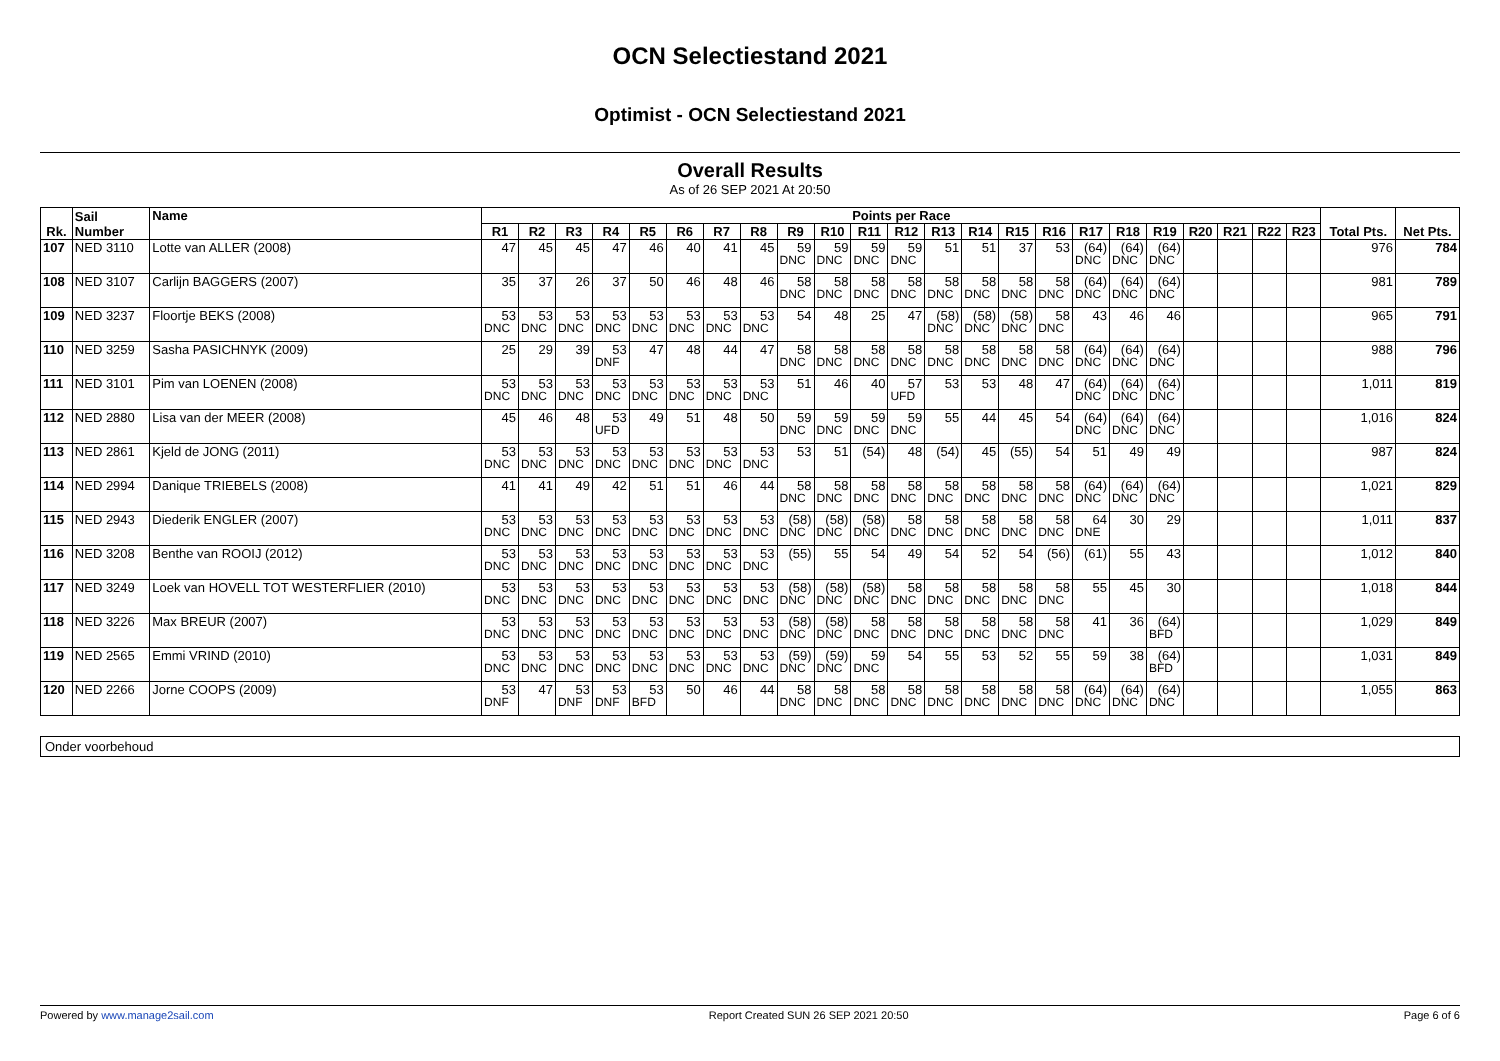OCN Selectiestand 2021
Optimist - OCN Selectiestand 2021
Overall Results
As of 26 SEP 2021 At 20:50
| Rk. | Sail Number | Name | Points per Race | | | | | | | | | | | | | | | | | | | | | | | Total Pts. | Net Pts. |
| --- | --- | --- | --- | --- | --- | --- | --- | --- | --- | --- | --- | --- | --- | --- | --- | --- | --- | --- | --- | --- | --- | --- | --- | --- | --- | --- | --- |
| | | | R1 | R2 | R3 | R4 | R5 | R6 | R7 | R8 | R9 | R10 | R11 | R12 | R13 | R14 | R15 | R16 | R17 | R18 | R19 | R20 | R21 | R22 | R23 | | |
| 107 | NED 3110 | Lotte van ALLER (2008) | 47 | 45 | 45 | 47 | 46 | 40 | 41 | 45 | 59 DNC | 59 DNC | 59 DNC | 59 DNC | 51 | 51 | 37 | 53 | (64) DNC | (64) DNC | (64) DNC | | | | | 976 | 784 |
| 108 | NED 3107 | Carlijn BAGGERS (2007) | 35 | 37 | 26 | 37 | 50 | 46 | 48 | 46 | 58 DNC | 58 DNC | 58 DNC | 58 DNC | 58 DNC | 58 DNC | 58 DNC | 58 DNC | (64) DNC | (64) DNC | (64) DNC | | | | | 981 | 789 |
| 109 | NED 3237 | Floortje BEKS (2008) | 53 DNC | 53 DNC | 53 DNC | 53 DNC | 53 DNC | 53 DNC | 53 DNC | 53 DNC | 54 | 48 | 25 | 47 | (58) DNC | (58) DNC | (58) DNC | 58 DNC | 43 | 46 | 46 | | | | | 965 | 791 |
| 110 | NED 3259 | Sasha PASICHNYK (2009) | 25 | 29 | 39 | 53 DNF | 47 | 48 | 44 | 47 | 58 DNC | 58 DNC | 58 DNC | 58 DNC | 58 DNC | 58 DNC | 58 DNC | 58 DNC | (64) DNC | (64) DNC | (64) DNC | | | | | 988 | 796 |
| 111 | NED 3101 | Pim van LOENEN (2008) | 53 DNC | 53 DNC | 53 DNC | 53 DNC | 53 DNC | 53 DNC | 53 DNC | 53 DNC | 51 | 46 | 40 | 57 UFD | 53 | 53 | 48 | 47 | (64) DNC | (64) DNC | (64) DNC | | | | | 1,011 | 819 |
| 112 | NED 2880 | Lisa van der MEER (2008) | 45 | 46 | 48 | 53 UFD | 49 | 51 | 48 | 50 | 59 DNC | 59 DNC | 59 DNC | 59 DNC | 55 | 44 | 45 | 54 | (64) DNC | (64) DNC | (64) DNC | | | | | 1,016 | 824 |
| 113 | NED 2861 | Kjeld de JONG (2011) | 53 DNC | 53 DNC | 53 DNC | 53 DNC | 53 DNC | 53 DNC | 53 DNC | 53 DNC | 53 | 51 | (54) | 48 | (54) | 45 | (55) | 54 | 51 | 49 | 49 | | | | | 987 | 824 |
| 114 | NED 2994 | Danique TRIEBELS (2008) | 41 | 41 | 49 | 42 | 51 | 51 | 46 | 44 | 58 DNC | 58 DNC | 58 DNC | 58 DNC | 58 DNC | 58 DNC | 58 DNC | 58 DNC | (64) DNC | (64) DNC | (64) DNC | | | | | 1,021 | 829 |
| 115 | NED 2943 | Diederik ENGLER (2007) | 53 DNC | 53 DNC | 53 DNC | 53 DNC | 53 DNC | 53 DNC | 53 DNC | 53 DNC | (58) DNC | (58) DNC | (58) DNC | 58 DNC | 58 DNC | 58 DNC | 58 DNC | 58 DNC | 64 DNE | 30 | 29 | | | | | 1,011 | 837 |
| 116 | NED 3208 | Benthe van ROOIJ (2012) | 53 DNC | 53 DNC | 53 DNC | 53 DNC | 53 DNC | 53 DNC | 53 DNC | 53 DNC | (55) | 55 | 54 | 49 | 54 | 52 | 54 | (56) | (61) | 55 | 43 | | | | | 1,012 | 840 |
| 117 | NED 3249 | Loek van HOVELL TOT WESTERFLIER (2010) | 53 DNC | 53 DNC | 53 DNC | 53 DNC | 53 DNC | 53 DNC | 53 DNC | 53 DNC | (58) DNC | (58) DNC | (58) DNC | 58 DNC | 58 DNC | 58 DNC | 58 DNC | 58 DNC | 55 | 45 | 30 | | | | | 1,018 | 844 |
| 118 | NED 3226 | Max BREUR (2007) | 53 DNC | 53 DNC | 53 DNC | 53 DNC | 53 DNC | 53 DNC | 53 DNC | 53 DNC | (58) DNC | (58) DNC | 58 DNC | 58 DNC | 58 DNC | 58 DNC | 58 DNC | 58 DNC | 41 | 36 | (64) BFD | | | | | 1,029 | 849 |
| 119 | NED 2565 | Emmi VRIND (2010) | 53 DNC | 53 DNC | 53 DNC | 53 DNC | 53 DNC | 53 DNC | 53 DNC | 53 DNC | (59) DNC | (59) DNC | 59 DNC | 54 | 55 | 53 | 52 | 55 | 59 | 38 | (64) BFD | | | | | 1,031 | 849 |
| 120 | NED 2266 | Jorne COOPS (2009) | 53 DNF | 47 | 53 DNF | 53 DNF | 53 BFD | 50 | 46 | 44 | 58 DNC | 58 DNC | 58 DNC | 58 DNC | 58 DNC | 58 DNC | 58 DNC | 58 DNC | (64) DNC | (64) DNC | (64) DNC | | | | | 1,055 | 863 |
Onder voorbehoud
Powered by www.manage2sail.com Report Created SUN 26 SEP 2021 20:50 Page 6 of 6